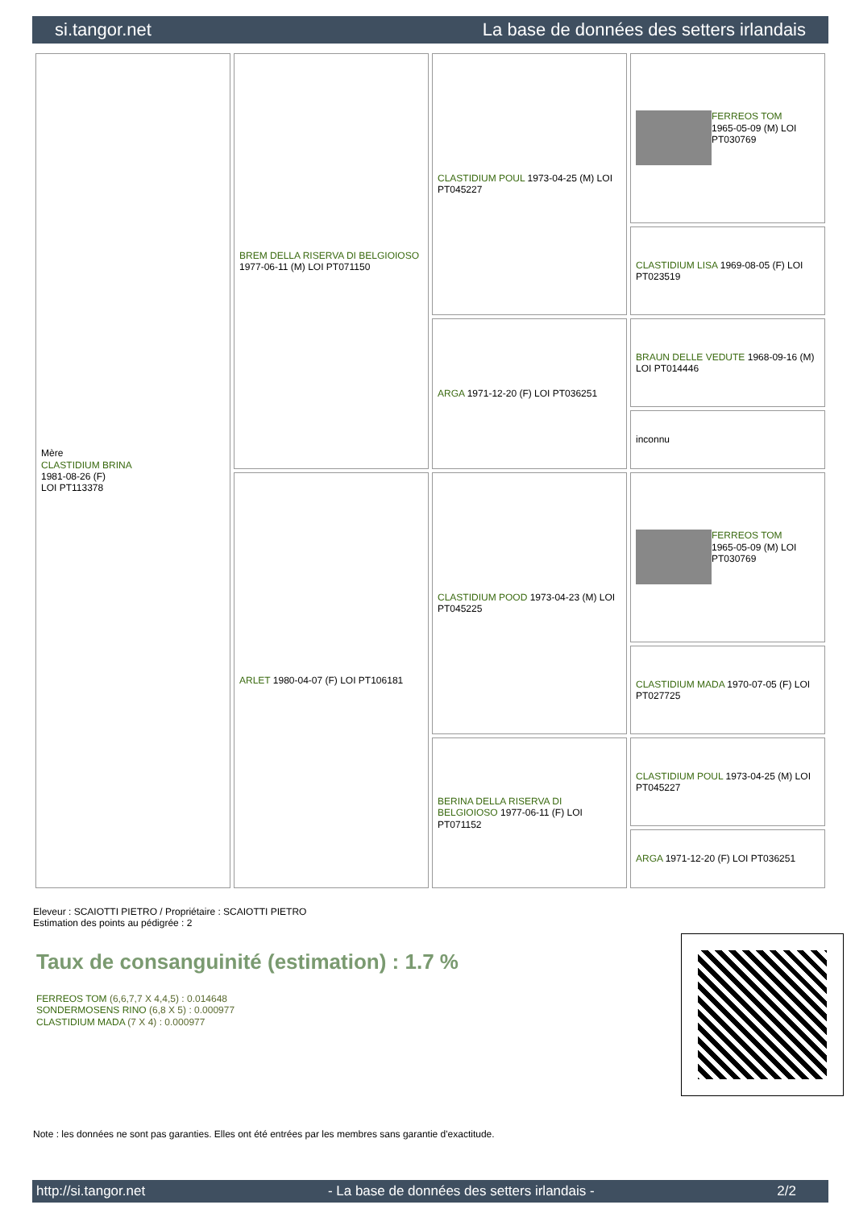si.tangor.net La base de données des setters irlandais
| Mère CLASTIDIUM BRINA 1981-08-26 (F) LOI PT113378 | BREM DELLA RISERVA DI BELGIOIOSO 1977-06-11 (M) LOI PT071150 | CLASTIDIUM POUL 1973-04-25 (M) LOI PT045227 | FERREOS TOM 1965-05-09 (M) LOI PT030769 |
| | | | CLASTIDIUM LISA 1969-08-05 (F) LOI PT023519 |
| | | ARGA 1971-12-20 (F) LOI PT036251 | BRAUN DELLE VEDUTE 1968-09-16 (M) LOI PT014446 |
| | | | inconnu |
| | ARLET 1980-04-07 (F) LOI PT106181 | CLASTIDIUM POOD 1973-04-23 (M) LOI PT045225 | FERREOS TOM 1965-05-09 (M) LOI PT030769 |
| | | | CLASTIDIUM MADA 1970-07-05 (F) LOI PT027725 |
| | | BERINA DELLA RISERVA DI BELGIOIOSO 1977-06-11 (F) LOI PT071152 | CLASTIDIUM POUL 1973-04-25 (M) LOI PT045227 |
| | | | ARGA 1971-12-20 (F) LOI PT036251 |
Eleveur : SCAIOTTI PIETRO / Propriétaire : SCAIOTTI PIETRO
Estimation des points au pédigrée : 2
Taux de consanguinité (estimation) : 1.7 %
FERREOS TOM (6,6,7,7 X 4,4,5) : 0.014648
SONDERMOSENS RINO (6,8 X 5) : 0.000977
CLASTIDIUM MADA (7 X 4) : 0.000977
Note : les données ne sont pas garanties. Elles ont été entrées par les membres sans garantie d'exactitude.
http://si.tangor.net - La base de données des setters irlandais - 2/2